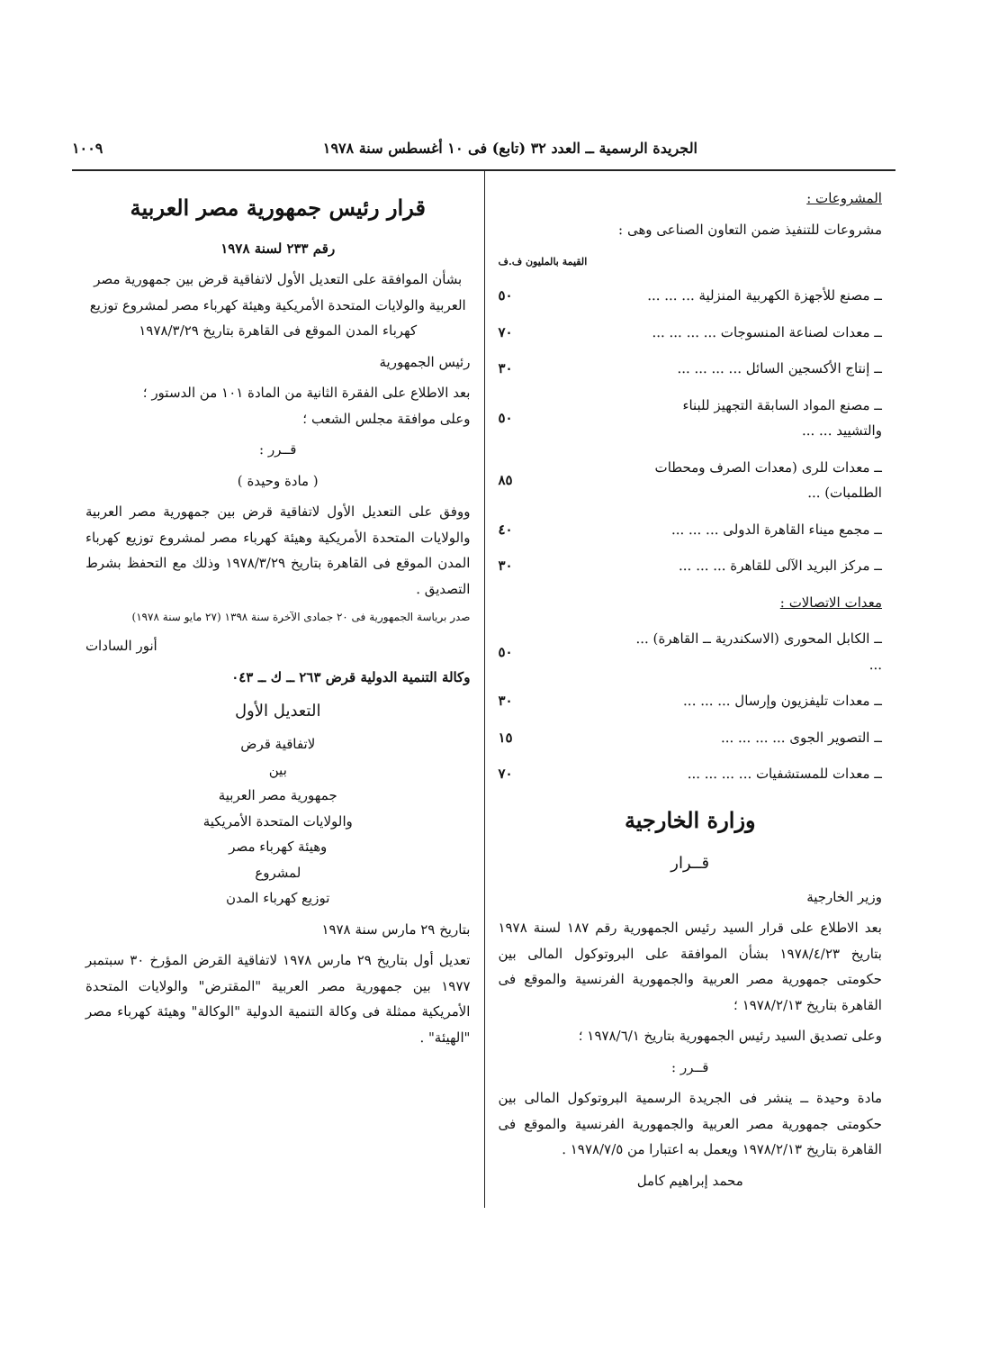الجريدة الرسمية ــ العدد ٣٢ (تابع) فى ١٠ أغسطس سنة ١٩٧٨ ١٠٠٩
المشروعات :
مشروعات للتنفيذ ضمن التعاون الصناعى وهى :
| | القيمة بالمليون ف.ف |
| ــ مصنع للأجهزة الكهربية المنزلية ... ... ... | ٥٠ |
| ــ معدات لصناعة المنسوجات ... ... ... ... | ٧٠ |
| ــ إنتاج الأكسجين السائل ... ... ... ... | ٣٠ |
| ــ مصنع المواد السابقة التجهيز للبناء والتشييد ... ... | ٥٠ |
| ــ معدات للرى (معدات الصرف ومحطات الطلمبات) ... | ٨٥ |
| ــ مجمع ميناء القاهرة الدولى ... ... ... | ٤٠ |
| ــ مركز البريد الآلى للقاهرة ... ... ... | ٣٠ |
| معدات الاتصالات : | |
| ــ الكابل المحورى (الاسكندرية ــ القاهرة) ... ... | ٥٠ |
| ــ معدات تليفزيون وإرسال ... ... ... | ٣٠ |
| ــ التصوير الجوى ... ... ... ... | ١٥ |
| ــ معدات للمستشفيات ... ... ... ... | ٧٠ |
وزارة الخارجية
قــرار
وزير الخارجية
بعد الاطلاع على قرار السيد رئيس الجمهورية رقم ١٨٧ لسنة ١٩٧٨ بتاريخ ١٩٧٨/٤/٢٣ بشأن الموافقة على البروتوكول المالى بين حكومتى جمهورية مصر العربية والجمهورية الفرنسية والموقع فى القاهرة بتاريخ ١٩٧٨/٢/١٣ ؛
وعلى تصديق السيد رئيس الجمهورية بتاريخ ١٩٧٨/٦/١ ؛
قــرر :
مادة وحيدة ــ ينشر فى الجريدة الرسمية البروتوكول المالى بين حكومتى جمهورية مصر العربية والجمهورية الفرنسية والموقع فى القاهرة بتاريخ ١٩٧٨/٢/١٣ ويعمل به اعتبارا من ١٩٧٨/٧/٥ .
محمد إبراهيم كامل
قرار رئيس جمهورية مصر العربية
رقم ٢٣٣ لسنة ١٩٧٨
بشأن الموافقة على التعديل الأول لاتفاقية قرض بين جمهورية مصر العربية والولايات المتحدة الأمريكية وهيئة كهرباء مصر لمشروع توزيع كهرباء المدن الموقع فى القاهرة بتاريخ ١٩٧٨/٣/٢٩
رئيس الجمهورية
بعد الاطلاع على الفقرة الثانية من المادة ١٠١ من الدستور ؛
وعلى موافقة مجلس الشعب ؛
قــرر :
( مادة وحيدة )
ووفق على التعديل الأول لاتفاقية قرض بين جمهورية مصر العربية والولايات المتحدة الأمريكية وهيئة كهرباء مصر لمشروع توزيع كهرباء المدن الموقع فى القاهرة بتاريخ ١٩٧٨/٣/٢٩ وذلك مع التحفظ بشرط التصديق .
صدر برياسة الجمهورية فى ٢٠ جمادى الآخرة سنة ١٣٩٨ (٢٧ مايو سنة ١٩٧٨)
أنور السادات
وكالة التنمية الدولية قرض ٢٦٣ ــ ك ــ ٠٤٣
التعديل الأول
لاتفاقية قرض
بين
جمهورية مصر العربية
والولايات المتحدة الأمريكية
وهيئة كهرباء مصر
لمشروع
توزيع كهرباء المدن
بتاريخ ٢٩ مارس سنة ١٩٧٨
تعديل أول بتاريخ ٢٩ مارس ١٩٧٨ لاتفاقية القرض المؤرخ ٣٠ سبتمبر ١٩٧٧ بين جمهورية مصر العربية "المقترض" والولايات المتحدة الأمريكية ممثلة فى وكالة التنمية الدولية "الوكالة" وهيئة كهرباء مصر "الهيئة" .